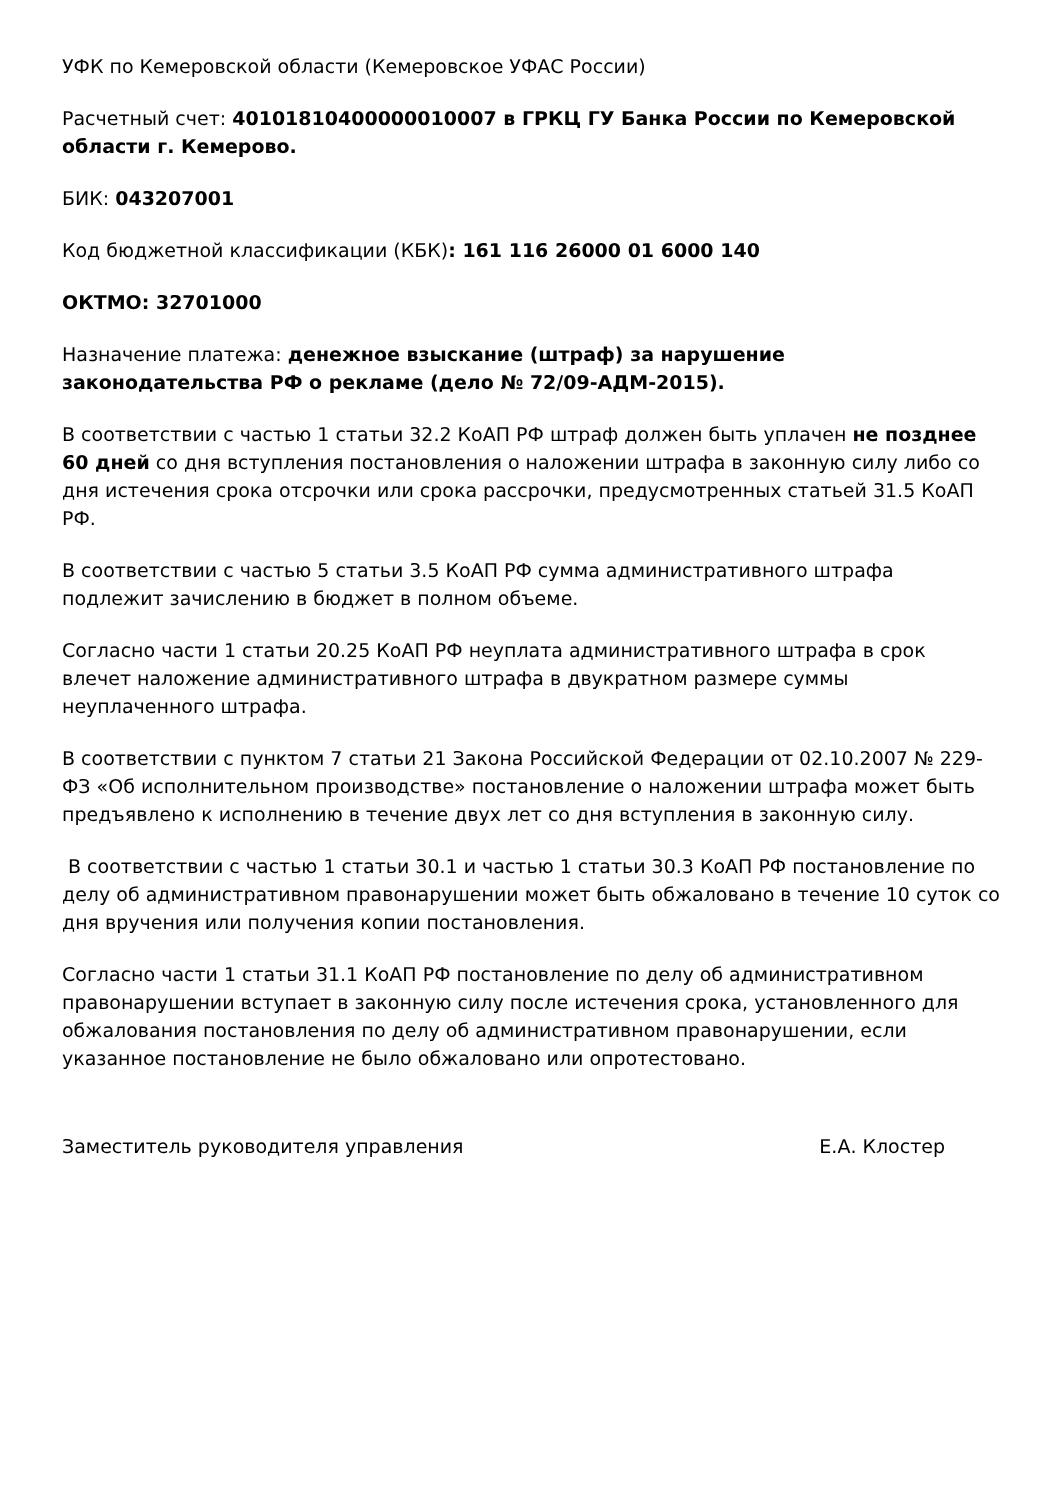УФК по Кемеровской области (Кемеровское УФАС России)
Расчетный счет: 40101810400000010007 в ГРКЦ ГУ Банка России по Кемеровской области г. Кемерово.
БИК: 043207001
Код бюджетной классификации (КБК): 161 116 26000 01 6000 140
ОКТМО: 32701000
Назначение платежа: денежное взыскание (штраф) за нарушение
законодательства РФ о рекламе (дело № 72/09-АДМ-2015).
В соответствии с частью 1 статьи 32.2 КоАП РФ штраф должен быть уплачен не позднее 60 дней со дня вступления постановления о наложении штрафа в законную силу либо со дня истечения срока отсрочки или срока рассрочки, предусмотренных статьей 31.5 КоАП РФ.
В соответствии с частью 5 статьи 3.5 КоАП РФ сумма административного штрафа подлежит зачислению в бюджет в полном объеме.
Согласно части 1 статьи 20.25 КоАП РФ неуплата административного штрафа в срок влечет наложение административного штрафа в двукратном размере суммы неуплаченного штрафа.
В соответствии с пунктом 7 статьи 21 Закона Российской Федерации от 02.10.2007 № 229-ФЗ «Об исполнительном производстве» постановление о наложении штрафа может быть предъявлено к исполнению в течение двух лет со дня вступления в законную силу.
В соответствии с частью 1 статьи 30.1 и частью 1 статьи 30.3 КоАП РФ постановление по делу об административном правонарушении может быть обжаловано в течение 10 суток со дня вручения или получения копии постановления.
Согласно части 1 статьи 31.1 КоАП РФ постановление по делу об административном правонарушении вступает в законную силу после истечения срока, установленного для обжалования постановления по делу об административном правонарушении, если указанное постановление не было обжаловано или опротестовано.
Заместитель руководителя управления Е.А. Клостер